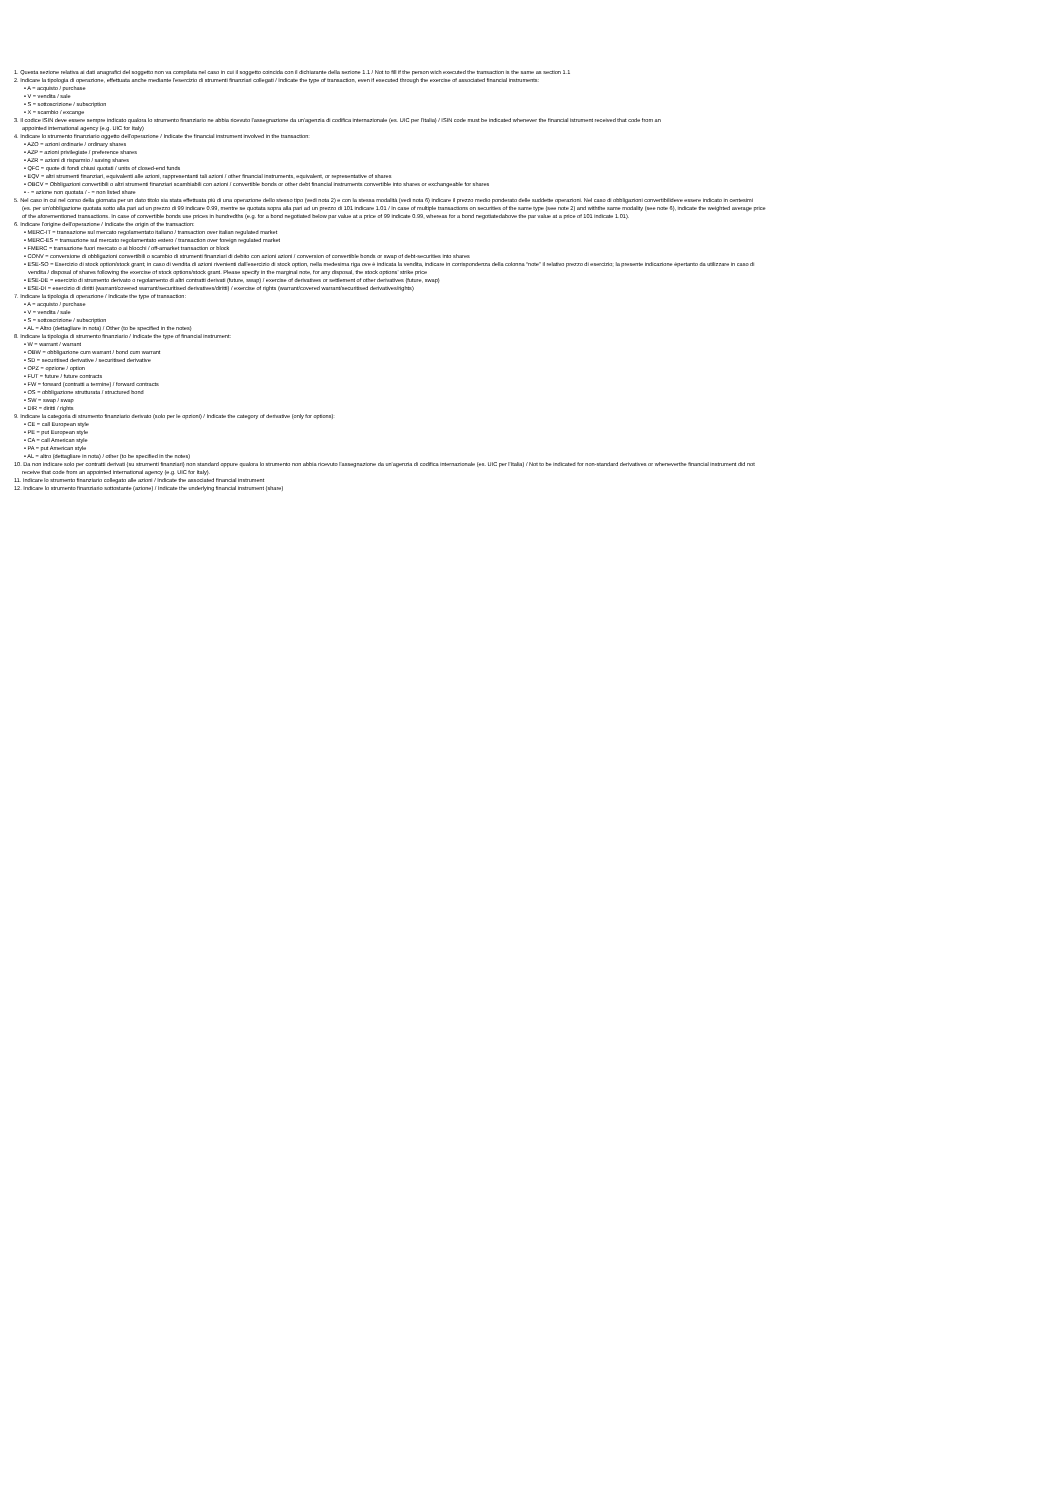1. Questa sezione relativa ai dati anagrafici del soggetto non va compilata nel caso in cui il soggetto coincida con il dichiarante della sezione 1.1 / Not to fill if the person wich executed the transaction is the same as section 1.1
2. Indicare la tipologia di operazione, effettuata anche mediante l'esercizio di strumenti finanziari collegati / Indicate the type of transaction, even if executed through the exercise of associated financial instruments:
• A = acquisto / purchase
• V = vendita / sale
• S = sottoscrizione / subscription
• X = scambio / excange
3. Il codice ISIN deve essere sempre indicato qualora lo strumento finanziario ne abbia ricevuto l'assegnazione da un'agenzia di codifica internazionale (es. UIC per l'Italia) / ISIN code must be indicated whenever the financial istrument received that code from an
appointed international agency (e.g. UIC for Italy)
4. Indicare lo strumento finanziario oggetto dell'operazione / Indicate the financial instrument involved in the transaction:
• AZO = azioni ordinarie / ordinary shares
• AZP = azioni privilegiate / preference shares
• AZR = azioni di risparmio / saving shares
• QFC = quote di fondi chiusi quotati / units of closed-end funds
• EQV = altri strumenti finanziari, equivalenti alle azioni, rappresentanti tali azioni / other financial instruments, equivalent, or representative of shares
• OBCV = Obbligazioni convertibili o altri strumenti finanziari scambiabili con azioni / convertible bonds or other debt financial instruments convertible into shares or exchangeable for shares
• - = azione non quotata / - = non listed share
5. Nel caso in cui nel corso della giornata per un dato titolo sia stata effettuata più di una operazione dello stesso tipo (vedi nota 2) e con la stessa modalità (vedi nota 6) indicare il prezzo medio ponderato delle suddette operazioni. Nel caso di obbligazioni convertibilideve essere indicato in centesimi
(es. per un'obbligazione quotata sotto alla pari ad un prezzo di 99 indicare 0.99, mentre se quotata sopra alla pari ad un prezzo di 101 indicare 1.01 / In case of multiple transactions on securities of the same type (see note 2) and withthe same modality (see note 6), indicate the weighted average price
of the aforementioned transactions. In case of convertible bonds use prices in hundredths (e.g. for a bond negotiated below par value at a price of 99 indicate 0.99, whereas for a bond negotiatedabove the par value at a price of 101 indicate 1.01).
6. Indicare l'origine dell'operazione / Indicate the origin of the transaction:
• MERC-IT = transazione sul mercato regolamentato italiano / transaction over italian regulated market
• MERC-ES = transazione sul mercato regolamentato estero / transaction over foreign regulated market
• FMERC = transazione fuori mercato o ai blocchi / off-amarket transaction or block
• CONV = conversione di obbligazioni convertibili o scambio di strumenti finanziari di debito con azioni azioni / conversion of convertible bonds or swap of debt-securities into shares
• ESE-SO = Esercizio di stock option/stock grant; in caso di vendita di azioni rivenienti dall'esercizio di stock option, nella medesima riga ove è indicata la vendita, indicare in corrispondenza della colonna “note” il relativo prezzo di esercizio; la presente indicazione èpertanto da utilizzare in caso di
vendita / disposal of shares following the exercise of stock options/stock grant. Please specify in the marginal note, for any disposal, the stock options' strike price
• ESE-DE = esercizio di strumento derivato o regolamento di altri contratti derivati (future, swap) / exercise of derivatives or settlement of other derivatives (future, swap)
• ESE-DI = esercizio di diritti (warrant/covered warrant/securitised derivatives/diritti) / exercise of rights (warrant/covered warrant/securitised derivatives/rights)
7. Indicare la tipologia di operazione / Indicate the type of transaction:
• A = acquisto / purchase
• V = vendita / sale
• S = sottoscrizione / subscription
• AL = Altro (dettagliare in nota) / Other (to be specified in the notes)
8. Indicare la tipologia di strumento finanziario / Indicate the type of financial instrument:
• W = warrant / warrant
• OBW = obbligazione cum warrant / bond cum warrant
• SD = securitised derivative / securitised derivative
• OPZ = opzione / option
• FUT = future / future contracts
• FW = forward (contratti a termine) / forward contracts
• OS = obbligazione strutturata / structured bond
• SW = swap / swap
• DIR = diritti / rights
9. Indicare la categoria di strumento finanziario derivato (solo per le opzioni) / Indicate the category of derivative (only for options):
• CE = call European style
• PE = put European style
• CA = call American style
• PA = put American style
• AL = altro (dettagliare in nota) / other (to be specified in the notes)
10. Da non indicare solo per contratti derivati (su strumenti finanziari) non standard oppure qualora lo strumento non abbia ricevuto l'assegnazione da un'agenzia di codifica internazionale (es. UIC per l'Italia) / Not to be indicated for non-standard derivatives or wheneverthe financial instrument did not
receive that code from an appointed international agency (e.g. UIC for Italy).
11. Indicare lo strumento finanziario collegato alle azioni / Indicate the associated financial instrument
12. Indicare lo strumento finanziario sottostante (azione) / Indicate the underlying financial instrument (share)